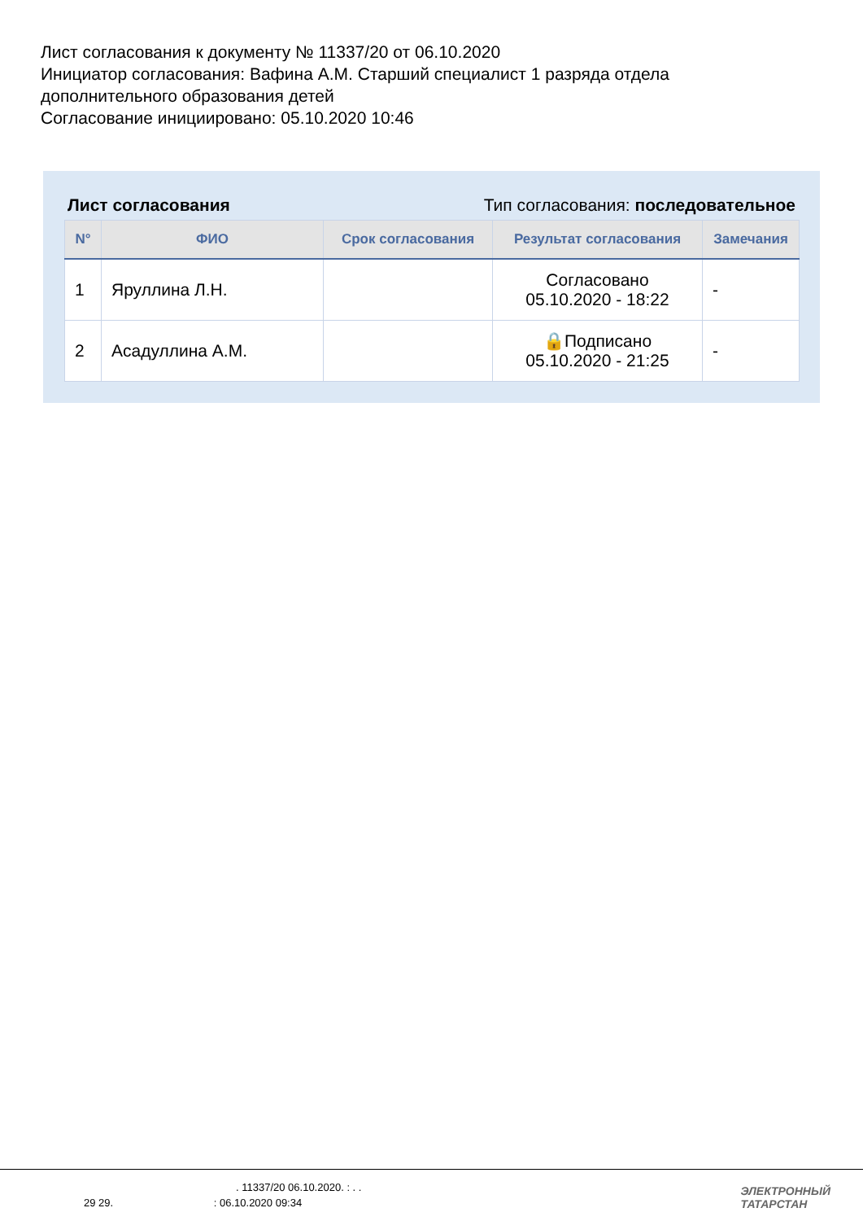Лист согласования к документу № 11337/20 от 06.10.2020
Инициатор согласования: Вафина А.М. Старший специалист 1 разряда отдела дополнительного образования детей
Согласование инициировано: 05.10.2020 10:46
Лист согласования Тип согласования: последовательное
| N° | ФИО | Срок согласования | Результат согласования | Замечания |
| --- | --- | --- | --- | --- |
| 1 | Яруллина Л.Н. | | Согласовано 05.10.2020 - 18:22 | - |
| 2 | Асадуллина А.М. | | 🔒Подписано 05.10.2020 - 21:25 | - |
. 11337/20 06.10.2020. : . .
29 29. : 06.10.2020 09:34
ЭЛЕКТРОННЫЙ
ТАТАРСТАН